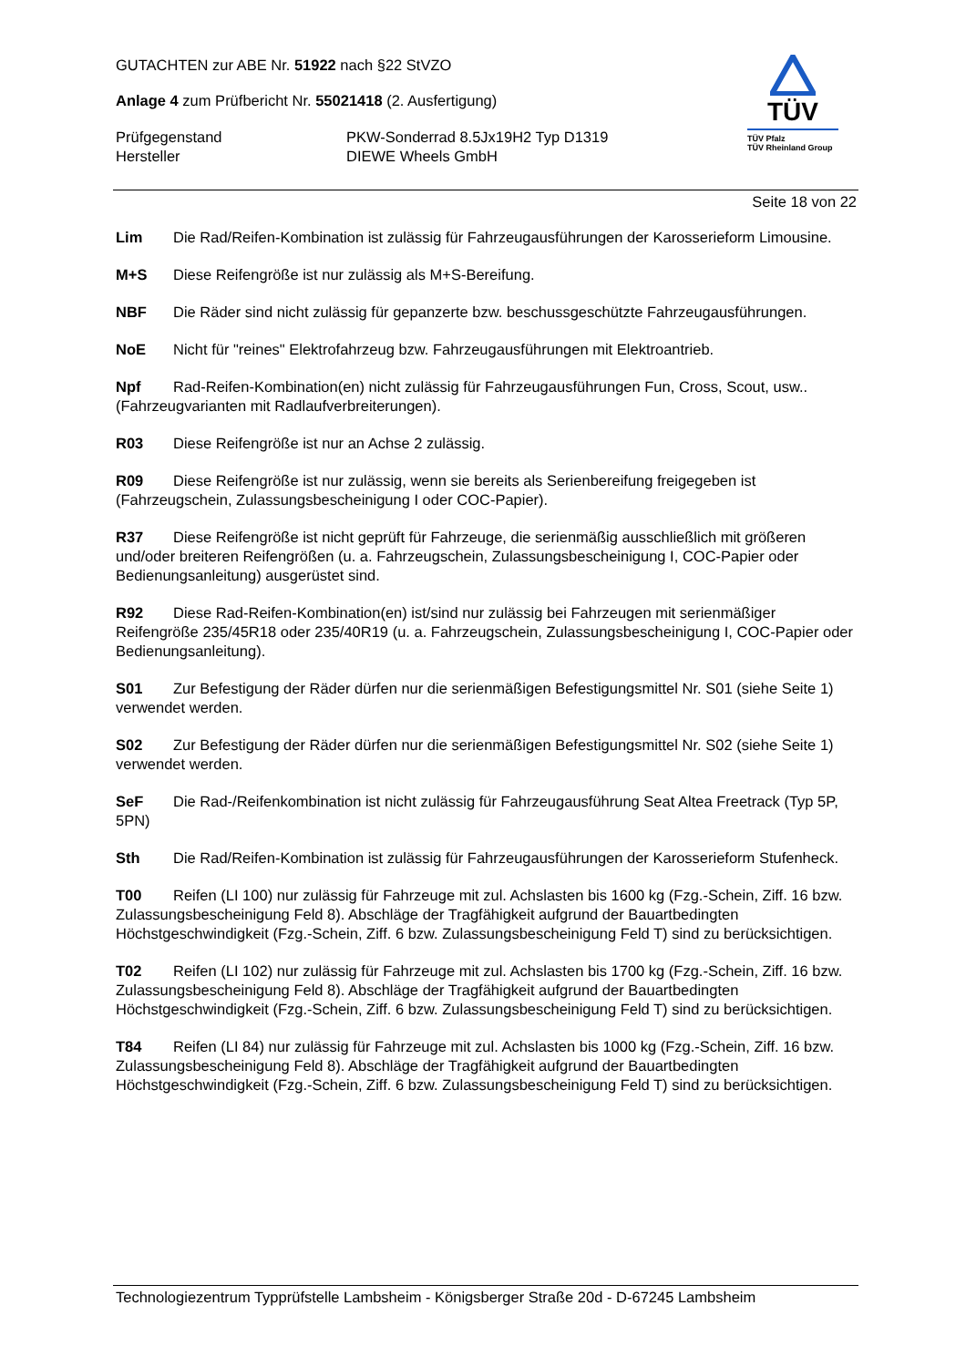GUTACHTEN zur ABE Nr. 51922 nach §22 StVZO
Anlage 4 zum Prüfbericht Nr. 55021418 (2. Ausfertigung)
Prüfgegenstand PKW-Sonderrad 8.5Jx19H2 Typ D1319
Hersteller DIEWE Wheels GmbH
TÜV
TÜV Pfalz
TÜV Rheinland Group
Seite 18 von 22
Lim Die Rad/Reifen-Kombination ist zulässig für Fahrzeugausführungen der Karosserieform Limousine.
M+S Diese Reifengröße ist nur zulässig als M+S-Bereifung.
NBF Die Räder sind nicht zulässig für gepanzerte bzw. beschussgeschützte Fahrzeugausführungen.
NoE Nicht für "reines" Elektrofahrzeug bzw. Fahrzeugausführungen mit Elektroantrieb.
Npf Rad-Reifen-Kombination(en) nicht zulässig für Fahrzeugausführungen Fun, Cross, Scout, usw.. (Fahrzeugvarianten mit Radlaufverbreiterungen).
R03 Diese Reifengröße ist nur an Achse 2 zulässig.
R09 Diese Reifengröße ist nur zulässig, wenn sie bereits als Serienbereifung freigegeben ist (Fahrzeugschein, Zulassungsbescheinigung I oder COC-Papier).
R37 Diese Reifengröße ist nicht geprüft für Fahrzeuge, die serienmäßig ausschließlich mit größeren und/oder breiteren Reifengrößen (u. a. Fahrzeugschein, Zulassungsbescheinigung I, COC-Papier oder Bedienungsanleitung) ausgerüstet sind.
R92 Diese Rad-Reifen-Kombination(en) ist/sind nur zulässig bei Fahrzeugen mit serienmäßiger Reifengröße 235/45R18 oder 235/40R19 (u. a. Fahrzeugschein, Zulassungsbescheinigung I, COC-Papier oder Bedienungsanleitung).
S01 Zur Befestigung der Räder dürfen nur die serienmäßigen Befestigungsmittel Nr. S01 (siehe Seite 1) verwendet werden.
S02 Zur Befestigung der Räder dürfen nur die serienmäßigen Befestigungsmittel Nr. S02 (siehe Seite 1) verwendet werden.
SeF Die Rad-/Reifenkombination ist nicht zulässig für Fahrzeugausführung Seat Altea Freetrack (Typ 5P, 5PN)
Sth Die Rad/Reifen-Kombination ist zulässig für Fahrzeugausführungen der Karosserieform Stufenheck.
T00 Reifen (LI 100) nur zulässig für Fahrzeuge mit zul. Achslasten bis 1600 kg (Fzg.-Schein, Ziff. 16 bzw. Zulassungsbescheinigung Feld 8). Abschläge der Tragfähigkeit aufgrund der Bauartbedingten Höchstgeschwindigkeit (Fzg.-Schein, Ziff. 6 bzw. Zulassungsbescheinigung Feld T) sind zu berücksichtigen.
T02 Reifen (LI 102) nur zulässig für Fahrzeuge mit zul. Achslasten bis 1700 kg (Fzg.-Schein, Ziff. 16 bzw. Zulassungsbescheinigung Feld 8). Abschläge der Tragfähigkeit aufgrund der Bauartbedingten Höchstgeschwindigkeit (Fzg.-Schein, Ziff. 6 bzw. Zulassungsbescheinigung Feld T) sind zu berücksichtigen.
T84 Reifen (LI 84) nur zulässig für Fahrzeuge mit zul. Achslasten bis 1000 kg (Fzg.-Schein, Ziff. 16 bzw. Zulassungsbescheinigung Feld 8). Abschläge der Tragfähigkeit aufgrund der Bauartbedingten Höchstgeschwindigkeit (Fzg.-Schein, Ziff. 6 bzw. Zulassungsbescheinigung Feld T) sind zu berücksichtigen.
Technologiezentrum Typprüfstelle Lambsheim - Königsberger Straße 20d - D-67245 Lambsheim